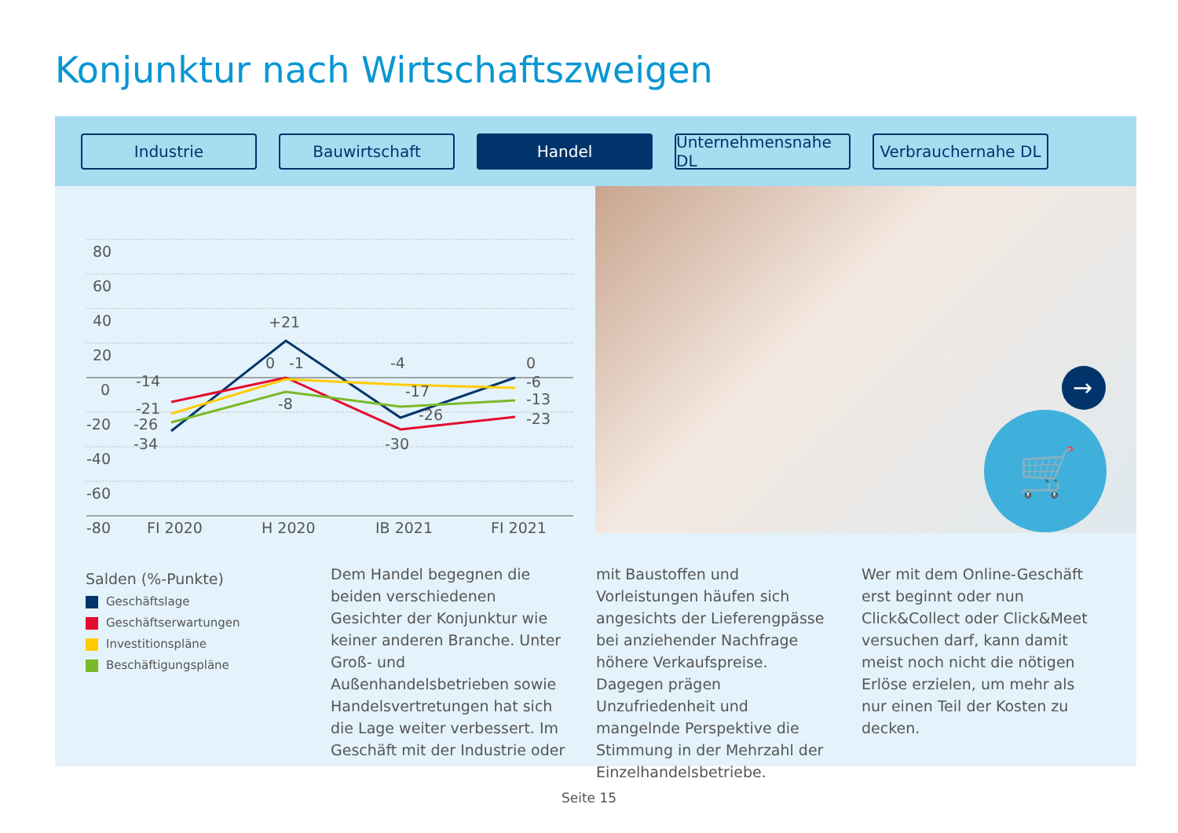Konjunktur nach Wirtschaftszweigen
Industrie Bauwirtschaft Handel
Unternehmensnahe DL
Verbrauchernahe DL
80
60
40
20
0
-20
-40
-60
-80
FJ 2020
H 2020
JB 2021
FJ 2021
-14
-21
-26
-34
+21
0
-1
-8
-4
-17
-26
-30
0
-6
-13
-23
→
🛒
Salden (%-Punkte)
Geschäftslage
Geschäftserwartungen
Investitionspläne
Beschäftigungspläne
Dem Handel begegnen die beiden verschiedenen Gesichter der Konjunktur wie keiner anderen Branche. Unter Groß- und Außenhandelsbetrieben sowie Handelsvertretungen hat sich die Lage weiter verbessert. Im Geschäft mit der Industrie oder
mit Baustoffen und Vorleistungen häufen sich angesichts der Lieferengpässe bei anziehender Nachfrage höhere Verkaufspreise. Dagegen prägen Unzufriedenheit und mangelnde Perspektive die Stimmung in der Mehrzahl der Einzelhandelsbetriebe.
Wer mit dem Online-Geschäft erst beginnt oder nun Click&Collect oder Click&Meet versuchen darf, kann damit meist noch nicht die nötigen Erlöse erzielen, um mehr als nur einen Teil der Kosten zu decken.
Seite 15